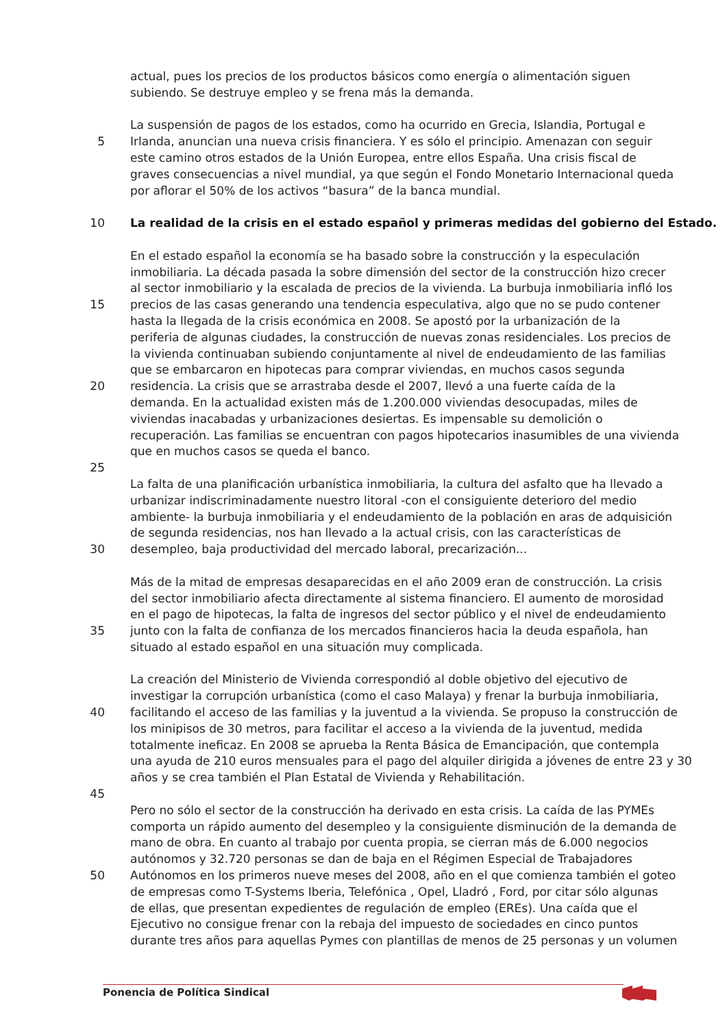actual, pues los precios de los productos básicos como energía o alimentación siguen
subiendo. Se destruye empleo y se frena más la demanda.
La suspensión de pagos de los estados, como ha ocurrido en Grecia, Islandia, Portugal e
5 Irlanda, anuncian una nueva crisis financiera. Y es sólo el principio. Amenazan con seguir
este camino otros estados de la Unión Europea, entre ellos España. Una crisis fiscal de
graves consecuencias a nivel mundial, ya que según el Fondo Monetario Internacional queda
por aflorar el 50% de los activos “basura” de la banca mundial.
10 La realidad de la crisis en el estado español y primeras medidas del gobierno del Estado.
En el estado español la economía se ha basado sobre la construcción y la especulación
inmobiliaria. La década pasada la sobre dimensión del sector de la construcción hizo crecer
al sector inmobiliario y la escalada de precios de la vivienda. La burbuja inmobiliaria infló los
15 precios de las casas generando una tendencia especulativa, algo que no se pudo contener
hasta la llegada de la crisis económica en 2008. Se apostó por la urbanización de la
periferia de algunas ciudades, la construcción de nuevas zonas residenciales. Los precios de
la vivienda continuaban subiendo conjuntamente al nivel de endeudamiento de las familias
que se embarcaron en hipotecas para comprar viviendas, en muchos casos segunda
20 residencia. La crisis que se arrastraba desde el 2007, llevó a una fuerte caída de la
demanda. En la actualidad existen más de 1.200.000 viviendas desocupadas, miles de
viviendas inacabadas y urbanizaciones desiertas. Es impensable su demolición o
recuperación. Las familias se encuentran con pagos hipotecarios inasumibles de una vivienda
que en muchos casos se queda el banco.
25
La falta de una planificación urbanística inmobiliaria, la cultura del asfalto que ha llevado a
urbanizar indiscriminadamente nuestro litoral -con el consiguiente deterioro del medio
ambiente- la burbuja inmobiliaria y el endeudamiento de la población en aras de adquisición
de segunda residencias, nos han llevado a la actual crisis, con las características de
30 desempleo, baja productividad del mercado laboral, precarización...
Más de la mitad de empresas desaparecidas en el año 2009 eran de construcción. La crisis
del sector inmobiliario afecta directamente al sistema financiero. El aumento de morosidad
en el pago de hipotecas, la falta de ingresos del sector público y el nivel de endeudamiento
35 junto con la falta de confianza de los mercados financieros hacia la deuda española, han
situado al estado español en una situación muy complicada.
La creación del Ministerio de Vivienda correspondió al doble objetivo del ejecutivo de
investigar la corrupción urbanística (como el caso Malaya) y frenar la burbuja inmobiliaria,
40 facilitando el acceso de las familias y la juventud a la vivienda. Se propuso la construcción de
los minipisos de 30 metros, para facilitar el acceso a la vivienda de la juventud, medida
totalmente ineficaz. En 2008 se aprueba la Renta Básica de Emancipación, que contempla
una ayuda de 210 euros mensuales para el pago del alquiler dirigida a jóvenes de entre 23 y 30
años y se crea también el Plan Estatal de Vivienda y Rehabilitación.
45
Pero no sólo el sector de la construcción ha derivado en esta crisis. La caída de las PYMEs
comporta un rápido aumento del desempleo y la consiguiente disminución de la demanda de
mano de obra. En cuanto al trabajo por cuenta propia, se cierran más de 6.000 negocios
autónomos y 32.720 personas se dan de baja en el Régimen Especial de Trabajadores
50 Autónomos en los primeros nueve meses del 2008, año en el que comienza también el goteo
de empresas como T-Systems Iberia, Telefónica , Opel, Lladró , Ford, por citar sólo algunas
de ellas, que presentan expedientes de regulación de empleo (EREs). Una caída que el
Ejecutivo no consigue frenar con la rebaja del impuesto de sociedades en cinco puntos
durante tres años para aquellas Pymes con plantillas de menos de 25 personas y un volumen
Ponencia de Política Sindical